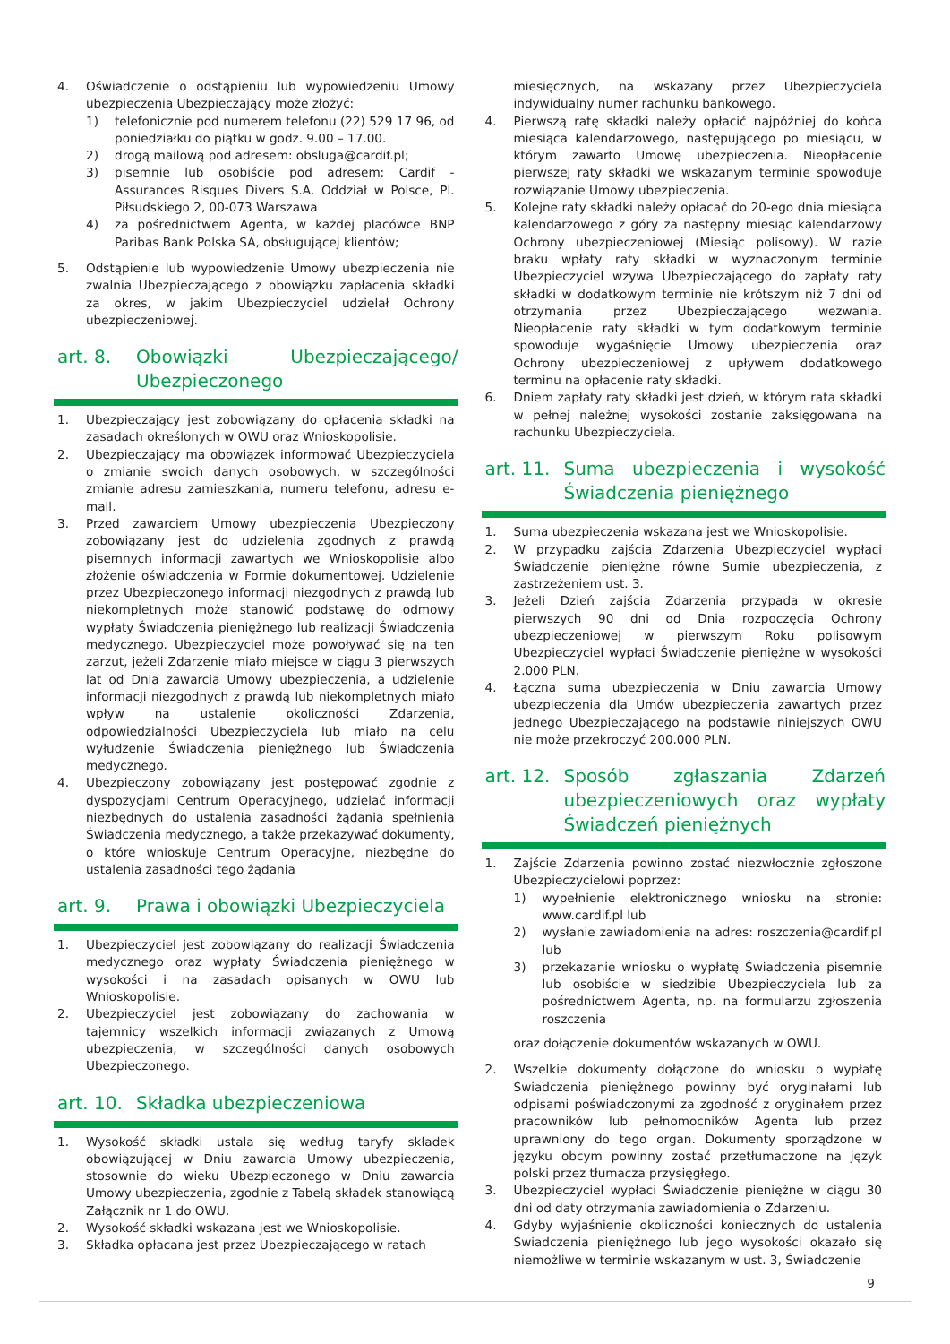4. Oświadczenie o odstąpieniu lub wypowiedzeniu Umowy ubezpieczenia Ubezpieczający może złożyć:
1) telefonicznie pod numerem telefonu (22) 529 17 96, od poniedziałku do piątku w godz. 9.00 – 17.00.
2) drogą mailową pod adresem: obsluga@cardif.pl;
3) pisemnie lub osobiście pod adresem: Cardif - Assurances Risques Divers S.A. Oddział w Polsce, Pl. Piłsudskiego 2, 00-073 Warszawa
4) za pośrednictwem Agenta, w każdej placówce BNP Paribas Bank Polska SA, obsługującej klientów;
5. Odstąpienie lub wypowiedzenie Umowy ubezpieczenia nie zwalnia Ubezpieczającego z obowiązku zapłacenia składki za okres, w jakim Ubezpieczyciel udzielał Ochrony ubezpieczeniowej.
art. 8. Obowiązki Ubezpieczającego/ Ubezpieczonego
1. Ubezpieczający jest zobowiązany do opłacenia składki na zasadach określonych w OWU oraz Wnioskopolisie.
2. Ubezpieczający ma obowiązek informować Ubezpieczyciela o zmianie swoich danych osobowych, w szczególności zmianie adresu zamieszkania, numeru telefonu, adresu e-mail.
3. Przed zawarciem Umowy ubezpieczenia Ubezpieczony zobowiązany jest do udzielenia zgodnych z prawdą pisemnych informacji zawartych we Wnioskopolisie albo złożenie oświadczenia w Formie dokumentowej. Udzielenie przez Ubezpieczonego informacji niezgodnych z prawdą lub niekompletnych może stanowić podstawę do odmowy wypłaty Świadczenia pieniężnego lub realizacji Świadczenia medycznego. Ubezpieczyciel może powoływać się na ten zarzut, jeżeli Zdarzenie miało miejsce w ciągu 3 pierwszych lat od Dnia zawarcia Umowy ubezpieczenia, a udzielenie informacji niezgodnych z prawdą lub niekompletnych miało wpływ na ustalenie okoliczności Zdarzenia, odpowiedzialności Ubezpieczyciela lub miało na celu wyłudzenie Świadczenia pieniężnego lub Świadczenia medycznego.
4. Ubezpieczony zobowiązany jest postępować zgodnie z dyspozycjami Centrum Operacyjnego, udzielać informacji niezbędnych do ustalenia zasadności żądania spełnienia Świadczenia medycznego, a także przekazywać dokumenty, o które wnioskuje Centrum Operacyjne, niezbędne do ustalenia zasadności tego żądania
art. 9. Prawa i obowiązki Ubezpieczyciela
1. Ubezpieczyciel jest zobowiązany do realizacji Świadczenia medycznego oraz wypłaty Świadczenia pieniężnego w wysokości i na zasadach opisanych w OWU lub Wnioskopolisie.
2. Ubezpieczyciel jest zobowiązany do zachowania w tajemnicy wszelkich informacji związanych z Umową ubezpieczenia, w szczególności danych osobowych Ubezpieczonego.
art. 10. Składka ubezpieczeniowa
1. Wysokość składki ustala się według taryfy składek obowiązującej w Dniu zawarcia Umowy ubezpieczenia, stosownie do wieku Ubezpieczonego w Dniu zawarcia Umowy ubezpieczenia, zgodnie z Tabelą składek stanowiącą Załącznik nr 1 do OWU.
2. Wysokość składki wskazana jest we Wnioskopolisie.
3. Składka opłacana jest przez Ubezpieczającego w ratach
miesięcznych, na wskazany przez Ubezpieczyciela indywidualny numer rachunku bankowego.
4. Pierwszą ratę składki należy opłacić najpóźniej do końca miesiąca kalendarzowego, następującego po miesiącu, w którym zawarto Umowę ubezpieczenia. Nieopłacenie pierwszej raty składki we wskazanym terminie spowoduje rozwiązanie Umowy ubezpieczenia.
5. Kolejne raty składki należy opłacać do 20-ego dnia miesiąca kalendarzowego z góry za następny miesiąc kalendarzowy Ochrony ubezpieczeniowej (Miesiąc polisowy). W razie braku wpłaty raty składki w wyznaczonym terminie Ubezpieczyciel wzywa Ubezpieczającego do zapłaty raty składki w dodatkowym terminie nie krótszym niż 7 dni od otrzymania przez Ubezpieczającego wezwania. Nieopłacenie raty składki w tym dodatkowym terminie spowoduje wygaśnięcie Umowy ubezpieczenia oraz Ochrony ubezpieczeniowej z upływem dodatkowego terminu na opłacenie raty składki.
6. Dniem zapłaty raty składki jest dzień, w którym rata składki w pełnej należnej wysokości zostanie zaksięgowana na rachunku Ubezpieczyciela.
art. 11. Suma ubezpieczenia i wysokość Świadczenia pieniężnego
1. Suma ubezpieczenia wskazana jest we Wnioskopolisie.
2. W przypadku zajścia Zdarzenia Ubezpieczyciel wypłaci Świadczenie pieniężne równe Sumie ubezpieczenia, z zastrzeżeniem ust. 3.
3. Jeżeli Dzień zajścia Zdarzenia przypada w okresie pierwszych 90 dni od Dnia rozpoczęcia Ochrony ubezpieczeniowej w pierwszym Roku polisowym Ubezpieczyciel wypłaci Świadczenie pieniężne w wysokości 2.000 PLN.
4. Łączna suma ubezpieczenia w Dniu zawarcia Umowy ubezpieczenia dla Umów ubezpieczenia zawartych przez jednego Ubezpieczającego na podstawie niniejszych OWU nie może przekroczyć 200.000 PLN.
art. 12. Sposób zgłaszania Zdarzeń ubezpieczeniowych oraz wypłaty Świadczeń pieniężnych
1. Zajście Zdarzenia powinno zostać niezwłocznie zgłoszone Ubezpieczycielowi poprzez:
1) wypełnienie elektronicznego wniosku na stronie: www.cardif.pl lub
2) wysłanie zawiadomienia na adres: roszczenia@cardif.pl lub
3) przekazanie wniosku o wypłatę Świadczenia pisemnie lub osobiście w siedzibie Ubezpieczyciela lub za pośrednictwem Agenta, np. na formularzu zgłoszenia roszczenia
oraz dołączenie dokumentów wskazanych w OWU.
2. Wszelkie dokumenty dołączone do wniosku o wypłatę Świadczenia pieniężnego powinny być oryginałami lub odpisami poświadczonymi za zgodność z oryginałem przez pracowników lub pełnomocników Agenta lub przez uprawniony do tego organ. Dokumenty sporządzone w języku obcym powinny zostać przetłumaczone na język polski przez tłumacza przysięgłego.
3. Ubezpieczyciel wypłaci Świadczenie pieniężne w ciągu 30 dni od daty otrzymania zawiadomienia o Zdarzeniu.
4. Gdyby wyjaśnienie okoliczności koniecznych do ustalenia Świadczenia pieniężnego lub jego wysokości okazało się niemożliwe w terminie wskazanym w ust. 3, Świadczenie
9